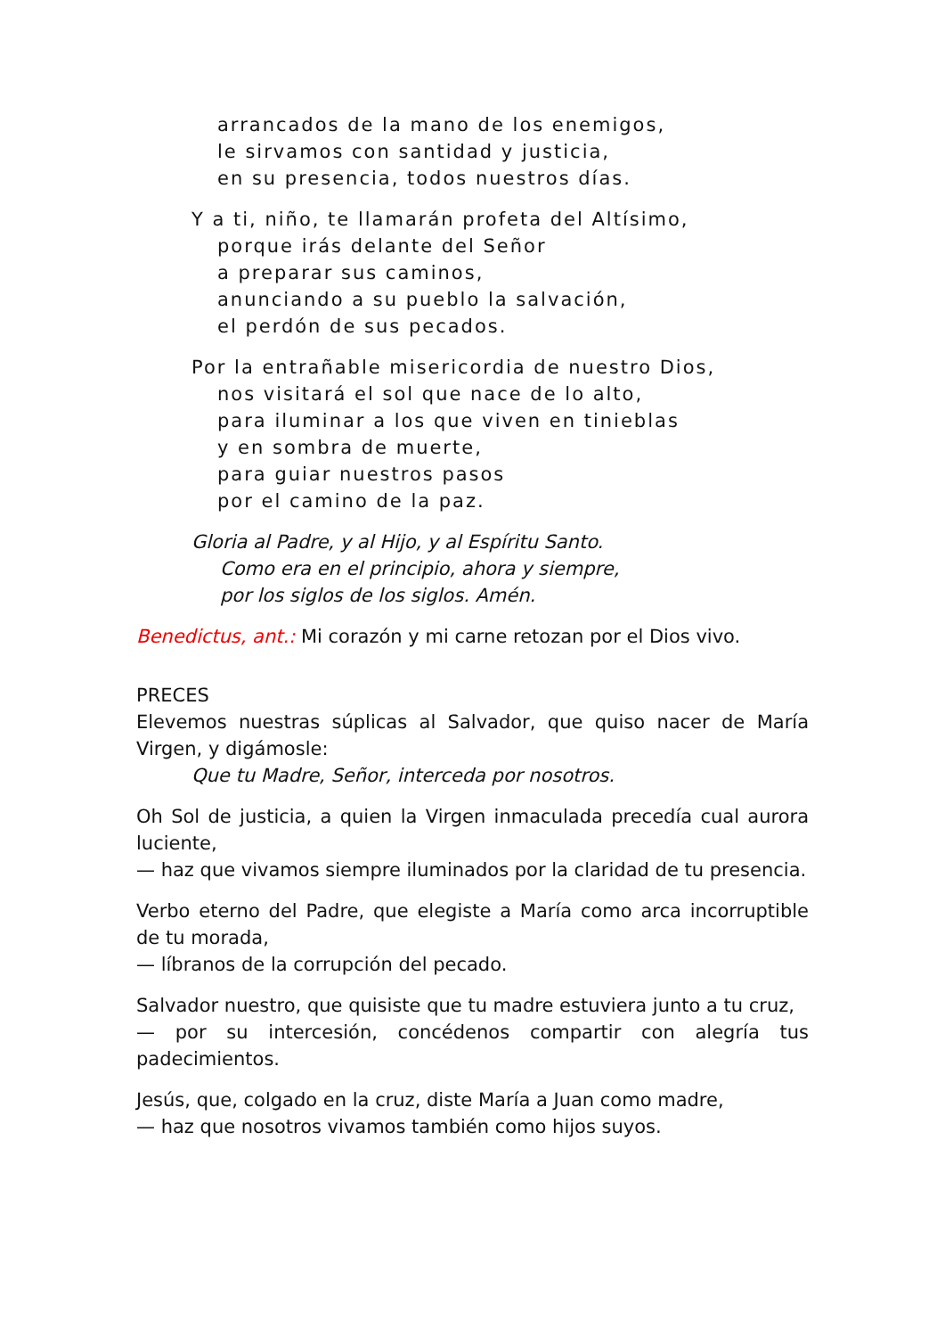arrancados de la mano de los enemigos,
le sirvamos con santidad y justicia,
en su presencia, todos nuestros días.
Y a ti, niño, te llamarán profeta del Altísimo,
porque irás delante del Señor
a preparar sus caminos,
anunciando a su pueblo la salvación,
el perdón de sus pecados.
Por la entrañable misericordia de nuestro Dios,
nos visitará el sol que nace de lo alto,
para iluminar a los que viven en tinieblas
y en sombra de muerte,
para guiar nuestros pasos
por el camino de la paz.
Gloria al Padre, y al Hijo, y al Espíritu Santo.
Como era en el principio, ahora y siempre,
por los siglos de los siglos. Amén.
Benedictus, ant.: Mi corazón y mi carne retozan por el Dios vivo.
PRECES
Elevemos nuestras súplicas al Salvador, que quiso nacer de María Virgen, y digámosle:
Que tu Madre, Señor, interceda por nosotros.
Oh Sol de justicia, a quien la Virgen inmaculada precedía cual aurora luciente,
— haz que vivamos siempre iluminados por la claridad de tu presencia.
Verbo eterno del Padre, que elegiste a María como arca incorruptible de tu morada,
— líbranos de la corrupción del pecado.
Salvador nuestro, que quisiste que tu madre estuviera junto a tu cruz,
— por su intercesión, concédenos compartir con alegría tus padecimientos.
Jesús, que, colgado en la cruz, diste María a Juan como madre,
— haz que nosotros vivamos también como hijos suyos.